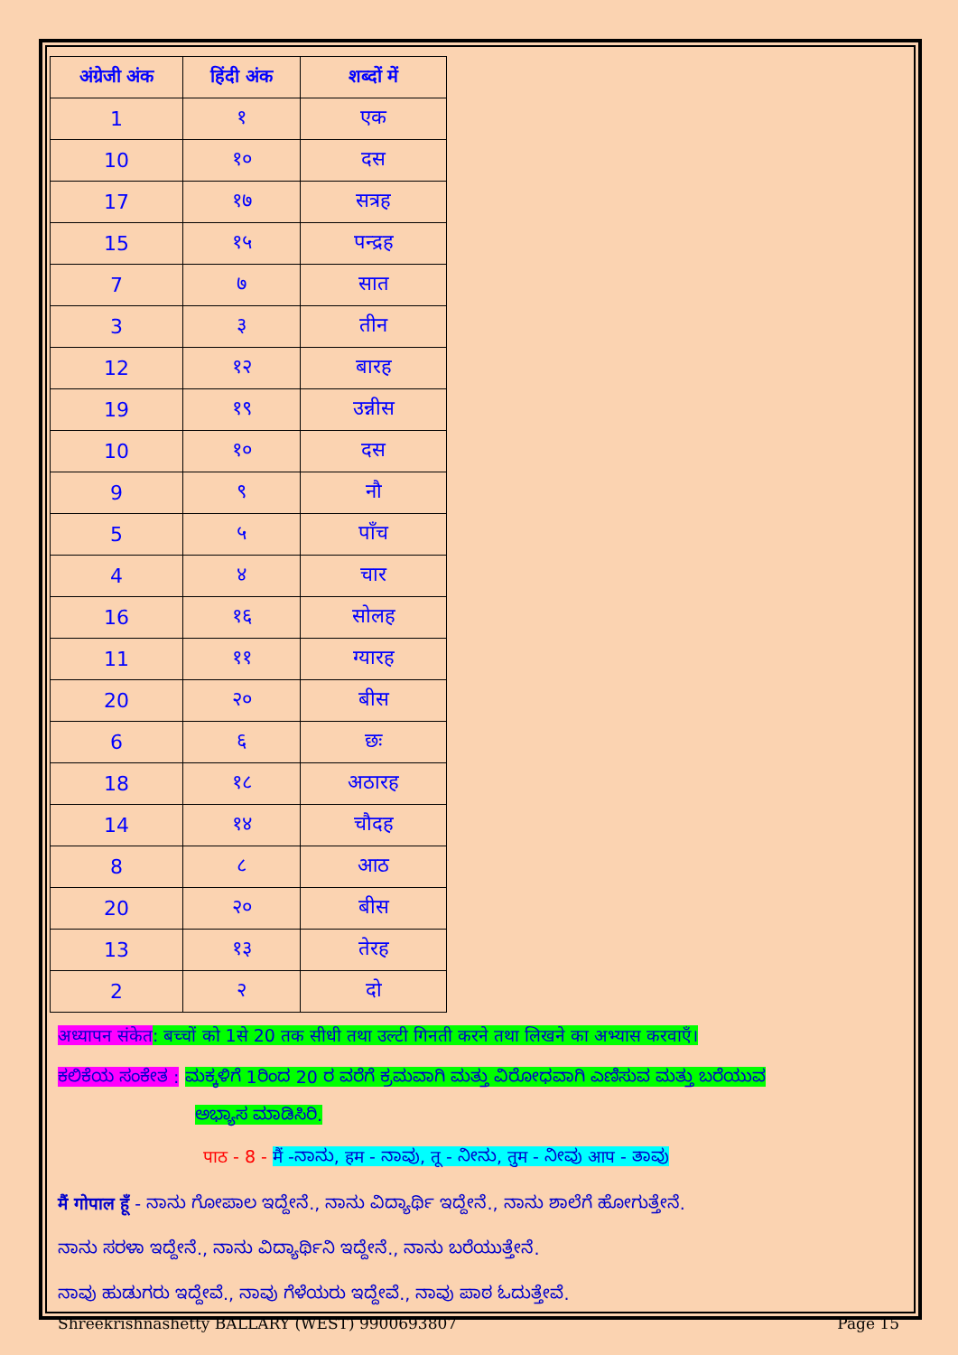| अंग्रेजी अंक | हिंदी अंक | शब्दों में |
| --- | --- | --- |
| 1 | १ | एक |
| 10 | १० | दस |
| 17 | १७ | सत्रह |
| 15 | १५ | पन्द्रह |
| 7 | ७ | सात |
| 3 | ३ | तीन |
| 12 | १२ | बारह |
| 19 | १९ | उन्नीस |
| 10 | १० | दस |
| 9 | ९ | नौ |
| 5 | ५ | पाँच |
| 4 | ४ | चार |
| 16 | १६ | सोलह |
| 11 | ११ | ग्यारह |
| 20 | २० | बीस |
| 6 | ६ | छः |
| 18 | १८ | अठारह |
| 14 | १४ | चौदह |
| 8 | ८ | आठ |
| 20 | २० | बीस |
| 13 | १३ | तेरह |
| 2 | २ | दो |
अध्यापन संकेत: बच्चों को 1से 20 तक सीधी तथा उल्टी गिनती करने तथा लिखने का अभ्यास करवाएँ।
ಕಲಿಕೆಯ ಸಂಕೇತ : ಮಕ್ಕಳಿಗೆ 1ರಿಂದ 20 ರ ವರೆಗೆ ಕ್ರಮವಾಗಿ ಮತ್ತು ವಿರೋಧವಾಗಿ ಎಣಿಸುವ ಮತ್ತು ಬರೆಯುವ
ಅಭ್ಯಾಸ ಮಾಡಿಸಿರಿ.
पाठ - 8 - मैं -ನಾನು, हम - ನಾವು, तू - ನೀನು, तुम - ನೀವು आप - ತಾವು
मैं गोपाल हूँ - ನಾನು ಗೋಪಾಲ ಇದ್ದೇನೆ., ನಾನು ವಿದ್ಯಾರ್ಥಿ ಇದ್ದೇನೆ., ನಾನು ಶಾಲೆಗೆ ಹೋಗುತ್ತೇನೆ.
ನಾನು ಸರಳಾ ಇದ್ದೇನೆ., ನಾನು ವಿದ್ಯಾರ್ಥಿನಿ ಇದ್ದೇನೆ., ನಾನು ಬರೆಯುತ್ತೇನೆ.
ನಾವು ಹುಡುಗರು ಇದ್ದೇವೆ., ನಾವು ಗೆಳೆಯರು ಇದ್ದೇವೆ., ನಾವು ಪಾಠ ಓದುತ್ತೇವೆ.
Shreekrishnashetty BALLARY (WEST) 9900693807 Page 15